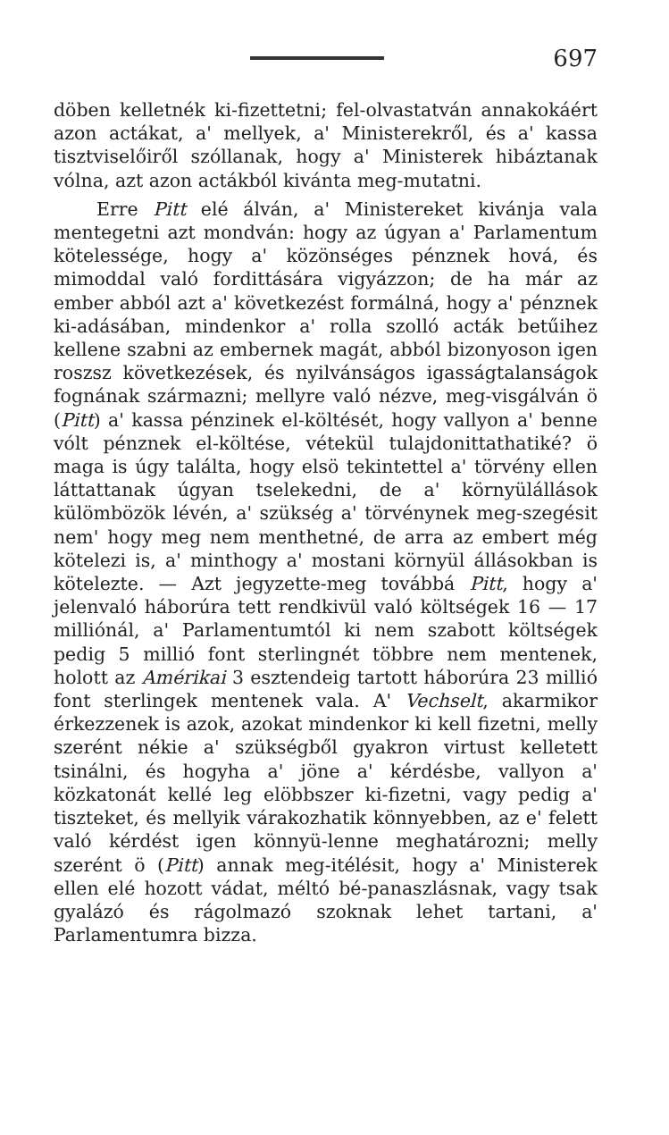697
döben kelletnék ki-fizettetni; fel-olvastatván annakokáért azon actákat, a' mellyek, a' Ministerekről, és a' kassa tisztviselőiről szóllanak, hogy a' Ministerek hibáztanak vólna, azt azon actákból kivánta meg-mutatni.
Erre Pitt elé álván, a' Ministereket kivánja vala mentegetni azt mondván: hogy az úgyan a' Parlamentum kötelessége, hogy a' közönséges pénznek hová, és mimoddal való fordittására vigyázzon; de ha már az ember abból azt a' következést formálná, hogy a' pénznek ki-adásában, mindenkor a' rolla szolló acták betűihez kellene szabni az embernek magát, abból bizonyoson igen roszsz következések, és nyilvánságos igasságtalanságok fognának származni; mellyre való nézve, meg-visgálván ö (Pitt) a' kassa pénzinek el-költését, hogy vallyon a' benne vólt pénznek el-költése, vétekül tulajdonittathatiké? ö maga is úgy találta, hogy elsö tekintettel a' törvény ellen láttattanak úgyan tselekedni, de a' környülállások külömbözök lévén, a' szükség a' törvénynek meg-szegésit nem' hogy meg nem menthetné, de arra az embert még kötelezi is, a' minthogy a' mostani környül állásokban is kötelezte. — Azt jegyzette-meg továbbá Pitt, hogy a' jelenvaló háborúra tett rendkivül való költségek 16 — 17 milliónál, a' Parlamentumtól ki nem szabott költségek pedig 5 millió font sterlingnét többre nem mentenek, holott az Amérikai 3 esztendeig tartott háborúra 23 millió font sterlingek mentenek vala. A' Vechselt, akarmikor érkezzenek is azok, azokat mindenkor ki kell fizetni, melly szerént nékie a' szükségből gyakron virtust kelletett tsinálni, és hogyha a' jöne a' kérdésbe, vallyon a' közkatonát kellé leg elöbbszer ki-fizetni, vagy pedig a' tiszteket, és mellyik várakozhatik könnyebben, az e' felett való kérdést igen könnyü-lenne meghatározni; melly szerént ö (Pitt) annak meg-itélésit, hogy a' Ministerek ellen elé hozott vádat, méltó bé-panaszlásnak, vagy tsak gyalázó és rágolmazó szoknak lehet tartani, a' Parlamentumra bizza.